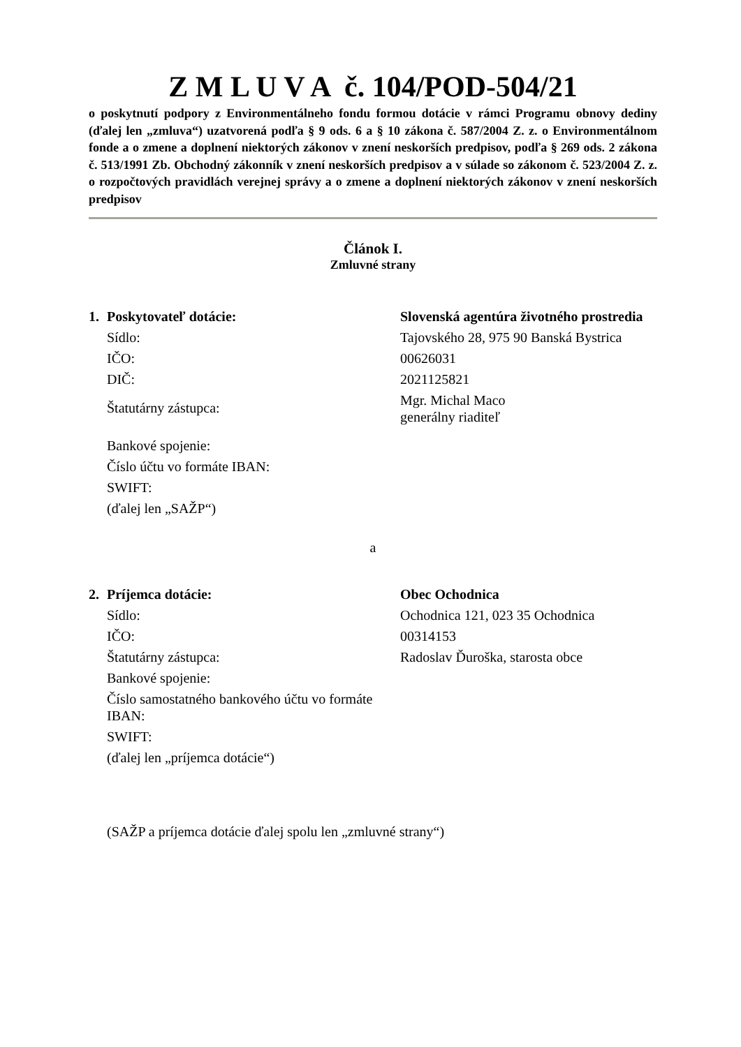Z M L U V A č. 104/POD-504/21
o poskytnutí podpory z Environmentálneho fondu formou dotácie v rámci Programu obnovy dediny (ďalej len „zmluva“) uzatvorená podľa § 9 ods. 6 a § 10 zákona č. 587/2004 Z. z. o Environmentálnom fonde a o zmene a doplnení niektorých zákonov v znení neskorších predpisov, podľa § 269 ods. 2 zákona č. 513/1991 Zb. Obchodný zákonník v znení neskorších predpisov a v súlade so zákonom č. 523/2004 Z. z. o rozpočtových pravidlách verejnej správy a o zmene a doplnení niektorých zákonov v znení neskorších predpisov
Článok I.
Zmluvné strany
| 1. Poskytovateľ dotácie: | Slovenská agentúra životného prostredia |
| Sídlo: | Tajovského 28, 975 90 Banská Bystrica |
| IČO: | 00626031 |
| DIČ: | 2021125821 |
| Štatutárny zástupca: | Mgr. Michal Maco generálny riaditeľ |
| Bankové spojenie: | |
| Číslo účtu vo formáte IBAN: | |
| SWIFT: | |
| (ďalej len „SAŽP“) | |
a
| 2. Príjemca dotácie: | Obec Ochodnica |
| Sídlo: | Ochodnica 121, 023 35 Ochodnica |
| IČO: | 00314153 |
| Štatutárny zástupca: | Radoslav Ďuroška, starosta obce |
| Bankové spojenie: | |
| Číslo samostatného bankového účtu vo formáte IBAN: | |
| SWIFT: | |
| (ďalej len „príjemca dotácie“) | |
(SAŽP a príjemca dotácie ďalej spolu len „zmluvné strany“)